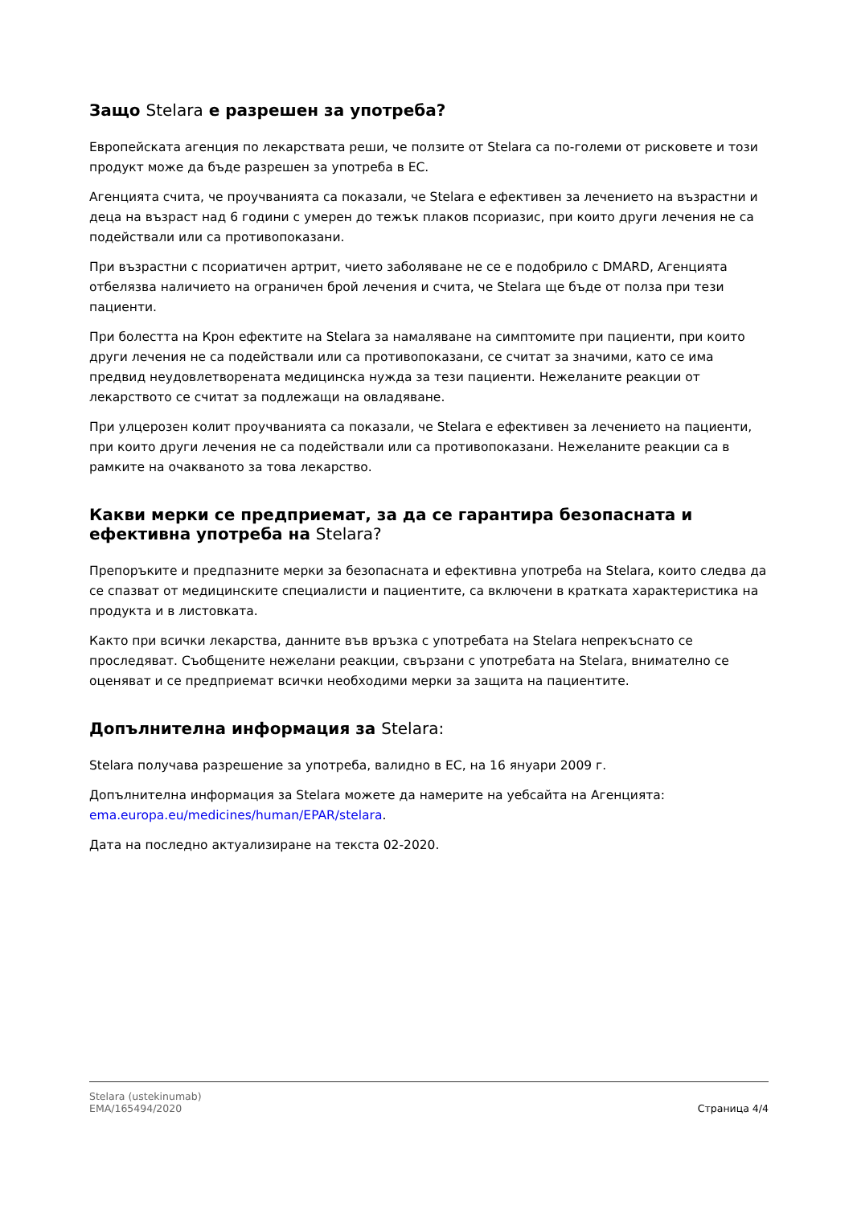Защо Stelara е разрешен за употреба?
Европейската агенция по лекарствата реши, че ползите от Stelara са по-големи от рисковете и този продукт може да бъде разрешен за употреба в ЕС.
Агенцията счита, че проучванията са показали, че Stelara е ефективен за лечението на възрастни и деца на възраст над 6 години с умерен до тежък плаков псориазис, при които други лечения не са подействали или са противопоказани.
При възрастни с псориатичен артрит, чието заболяване не се е подобрило с DMARD, Агенцията отбелязва наличието на ограничен брой лечения и счита, че Stelara ще бъде от полза при тези пациенти.
При болестта на Крон ефектите на Stelara за намаляване на симптомите при пациенти, при които други лечения не са подействали или са противопоказани, се считат за значими, като се има предвид неудовлетворената медицинска нужда за тези пациенти. Нежеланите реакции от лекарството се считат за подлежащи на овладяване.
При улцерозен колит проучванията са показали, че Stelara е ефективен за лечението на пациенти, при които други лечения не са подействали или са противопоказани. Нежеланите реакции са в рамките на очакваното за това лекарство.
Какви мерки се предприемат, за да се гарантира безопасната и ефективна употреба на Stelara?
Препоръките и предпазните мерки за безопасната и ефективна употреба на Stelara, които следва да се спазват от медицинските специалисти и пациентите, са включени в кратката характеристика на продукта и в листовката.
Както при всички лекарства, данните във връзка с употребата на Stelara непрекъснато се проследяват. Съобщените нежелани реакции, свързани с употребата на Stelara, внимателно се оценяват и се предприемат всички необходими мерки за защита на пациентите.
Допълнителна информация за Stelara:
Stelara получава разрешение за употреба, валидно в ЕС, на 16 януари 2009 г.
Допълнителна информация за Stelara можете да намерите на уебсайта на Агенцията: ema.europa.eu/medicines/human/EPAR/stelara.
Дата на последно актуализиране на текста 02-2020.
Stelara (ustekinumab)
EMA/165494/2020
Страница 4/4